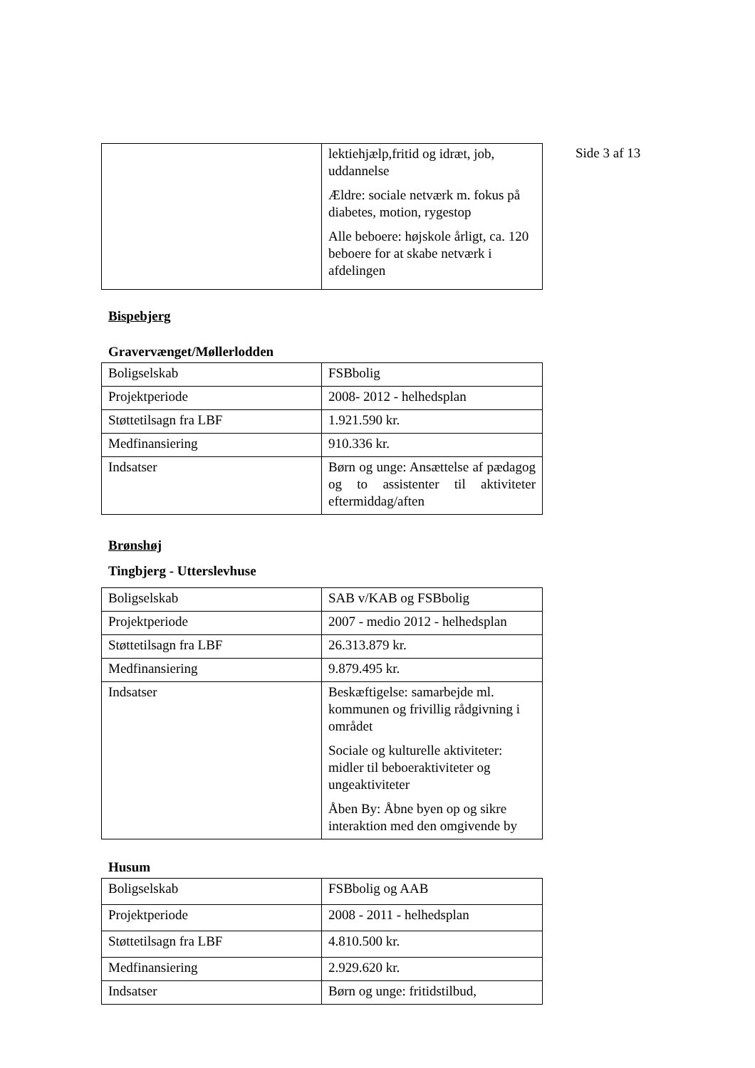Side 3 af 13
| | lektiehjælp,fritid og idræt, job, uddannelse Ældre: sociale netværk m. fokus på diabetes, motion, rygestop Alle beboere: højskole årligt, ca. 120 beboere for at skabe netværk i afdelingen |
Bispebjerg
Gravervænget/Møllerlodden
| Boligselskab | FSBbolig |
| Projektperiode | 2008- 2012 - helhedsplan |
| Støttetilsagn fra LBF | 1.921.590 kr. |
| Medfinansiering | 910.336 kr. |
| Indsatser | Børn og unge: Ansættelse af pædagog og to assistenter til aktiviteter eftermiddag/aften |
Brønshøj
Tingbjerg - Utterslevhuse
| Boligselskab | SAB v/KAB og FSBbolig |
| Projektperiode | 2007 - medio 2012 - helhedsplan |
| Støttetilsagn fra LBF | 26.313.879 kr. |
| Medfinansiering | 9.879.495 kr. |
| Indsatser | Beskæftigelse: samarbejde ml. kommunen og frivillig rådgivning i området Sociale og kulturelle aktiviteter: midler til beboeraktiviteter og ungeaktiviteter Åben By: Åbne byen op og sikre interaktion med den omgivende by |
Husum
| Boligselskab | FSBbolig og AAB |
| Projektperiode | 2008 - 2011 - helhedsplan |
| Støttetilsagn fra LBF | 4.810.500 kr. |
| Medfinansiering | 2.929.620 kr. |
| Indsatser | Børn og unge: fritidstilbud, |